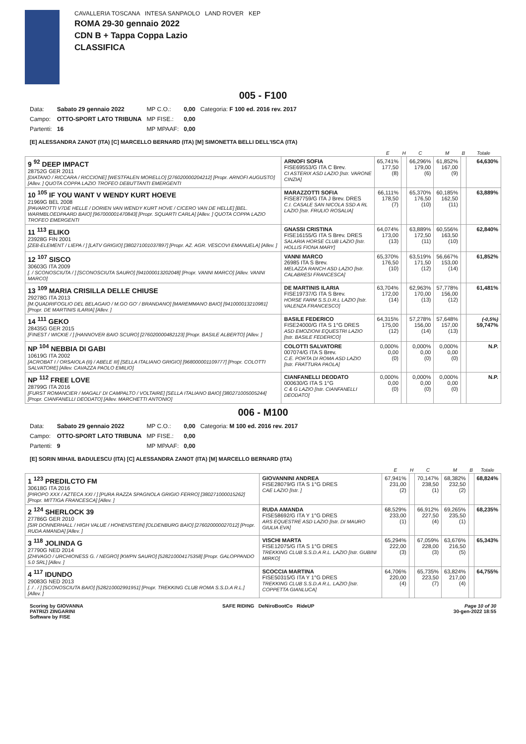CAVALLERIA TOSCANA INTESA SANPAOLO LAND ROVER KEP
ROMA 29-30 gennaio 2022
CDN B + Tappa Coppa Lazio
CLASSIFICA
005 - F100
| Data: | Sabato 29 gennaio 2022 | MP C.O.: | 0,00 | Categoria: F 100 ed. 2016 rev. 2017 |
| Campo: | OTTO-SPORT LATO TRIBUNA | MP FISE.: | 0,00 | |
| Partenti: | 16 | MP MPAAF: | 0,00 | |
[E] ALESSANDRA ZANOT (ITA) [C] MARCELLO BERNARD (ITA) [M] SIMONETTA BELLI DELL'ISCA (ITA)
| | | E | H | C | M | B | Totale |
| --- | --- | --- | --- | --- | --- | --- | --- |
| 9 <sup>92</sup> DEEP IMPACT 28752G GER 2011 [DIATANO / RICCARA / RICCIONE] [WESTFALEN MORELLO] [276020000204212] [Propr. ARNOFI AUGUSTO] [Allev. ] QUOTA COPPA LAZIO TROFEO DEBUTTANTI EMERGENTI | ARNOFI SOFIA FISE69553/G ITA C Brev. CI ASTERIX ASD LAZIO [Istr. VARONE CINZIA] | 65,741% 177,50 (8) | | 66,296% 179,00 (6) | 61,852% 167,00 (9) | | 64,630% |
| 10 <sup>105</sup> IF YOU WANT V WENDY KURT HOEVE 21969G BEL 2008 [PAVAROTTI V7DE HELLE / DORIEN VAN WENDY KURT HOVE / CICERO VAN DE HELLE] [BEL. WARMBLOEDPAARD BAIO] [967000001470843] [Propr. SQUARTI CARLA] [Allev. ] QUOTA COPPA LAZIO TROFEO EMERGENTI | MARAZZOTTI SOFIA FISE87759/G ITA J Brev. DRES C.I. CASALE SAN NICOLA SSD A RL LAZIO [Istr. FRULIO ROSALIA] | 66,111% 178,50 (7) | | 65,370% 176,50 (10) | 60,185% 162,50 (11) | | 63,889% |
| 11 <sup>113</sup> ELIKO 23928G FIN 2001 [ZEB-ELEMENT / LIEPA / ] [LATV GRIGIO] [380271001037897] [Propr. AZ. AGR. VESCOVI EMANUELA] [Allev. ] | GNASSI CRISTINA FISE16155/G ITA S Brev. DRES SALARIA HORSE CLUB LAZIO [Istr. HOLLIS FIONA MARY] | 64,074% 173,00 (13) | | 63,889% 172,50 (11) | 60,556% 163,50 (10) | | 62,840% |
| 12 <sup>107</sup> SISCO 30603G ITA 2009 [. / SCONOSCIUTA / ] [SCONOSCIUTA SAURO] [941000013202048] [Propr. VANNI MARCO] [Allev. VANNI MARCO] | VANNI MARCO 26985 ITA S Brev. MELAZZA RANCH ASD LAZIO [Istr. CALABRESI FRANCESCA] | 65,370% 176,50 (10) | | 63,519% 171,50 (12) | 56,667% 153,00 (14) | | 61,852% |
| 13 <sup>109</sup> MARIA CRISILLA DELLE CHIUSE 29278G ITA 2013 [M.QUADRIFOGLIO DEL BELAGAIO / M.GO GO' / BRANDANO] [MAREMMANO BAIO] [941000013210981] [Propr. DE MARTINIS ILARIA] [Allev. ] | DE MARTINIS ILARIA FISE19737/G ITA S Brev. HORSE FARM S.S.D.R.L LAZIO [Istr. VALENZA FRANCESCO] | 63,704% 172,00 (14) | | 62,963% 170,00 (13) | 57,778% 156,00 (12) | | 61,481% |
| 14 <sup>111</sup> GEKO 28435G GER 2015 [FINEST / WICKIE / ] [HANNOVER BAIO SCURO] [276020000482123] [Propr. BASILE ALBERTO] [Allev. ] | BASILE FEDERICO FISE24000/G ITA S 1°G DRES ASD EMOZIONI EQUESTRI LAZIO [Istr. BASILE FEDERICO] | 64,315% 175,00 (12) | | 57,278% 156,00 (14) | 57,648% 157,00 (13) | | (-0,5%) 59,747% |
| NP <sup>104</sup> NEBBIA DI GABI 10619G ITA 2002 [ACROBAT I / ORSAIOLA (II) / ABELE III] [SELLA ITALIANO GRIGIO] [968000001109777] [Propr. COLOTTI SALVATORE] [Allev. CAVAZZA PAOLO EMILIO] | COLOTTI SALVATORE 007074/G ITA S Brev. C.E. PORTA DI ROMA ASD LAZIO [Istr. FRATTURA PAOLA] | 0,000% 0,00 (0) | | 0,000% 0,00 (0) | 0,000% 0,00 (0) | | N.P. |
| NP <sup>112</sup> FREE LOVE 28799G ITA 2016 [FURST ROMANCIER / MAGALI' DI CAMPALTO / VOLTAIRE] [SELLA ITALIANO BAIO] [380271005005244] [Propr. CIANFANELLI DEODATO] [Allev. MARCHETTI ANTONIO] | CIANFANELLI DEODATO 000630/G ITA S 1°G C & G LAZIO [Istr. CIANFANELLI DEODATO] | 0,000% 0,00 (0) | | 0,000% 0,00 (0) | 0,000% 0,00 (0) | | N.P. |
006 - M100
| Data: | Sabato 29 gennaio 2022 | MP C.O.: | 0,00 | Categoria: M 100 ed. 2016 rev. 2017 |
| Campo: | OTTO-SPORT LATO TRIBUNA | MP FISE.: | 0,00 | |
| Partenti: | 9 | MP MPAAF: | 0,00 | |
[E] SORIN MIHAIL BADULESCU (ITA) [C] ALESSANDRA ZANOT (ITA) [M] MARCELLO BERNARD (ITA)
| | | E | H | C | M | B | Totale |
| --- | --- | --- | --- | --- | --- | --- | --- |
| 1 <sup>123</sup> PREDILCTO FM 30618G ITA 2016 [PIROPO XXX / AZTECA XXI / ] [PURA RAZZA SPAGNOLA GRIGIO FERRO] [380271000015262] [Propr. MITTIGA FRANCESCA] [Allev. ] | GIOVANNINI ANDREA FISE28079/G ITA S 1°G DRES CAE LAZIO [Istr. ] | 67,941% 231,00 (2) | | 70,147% 238,50 (1) | 68,382% 232,50 (2) | | 68,824% |
| 2 <sup>124</sup> SHERLOCK 39 27786G GER 2010 [SIR DONNERHALL / HIGH VALUE / HOHENSTEIN] [OLDENBURG BAIO] [276020000027012] [Propr. RUDA AMANDA] [Allev. ] | RUDA AMANDA FISE58692/G ITA Y 1°G DRES ARS EQUESTRE ASD LAZIO [Istr. DI MAURO GIULIA EVA] | 68,529% 233,00 (1) | | 66,912% 227,50 (4) | 69,265% 235,50 (1) | | 68,235% |
| 3 <sup>118</sup> JOLINDA G 27790G NED 2014 [ZHIVAGO / URCHIONESS G. / NEGRO] [KWPN SAURO] [528210004175358] [Propr. GALOPPANDO 5.0 SRL] [Allev. ] | VISCHI MARTA FISE12075/G ITA S 1°G DRES TREKKING CLUB S.S.D.A R.L. LAZIO [Istr. GUBINI MIRKO] | 65,294% 222,00 (3) | | 67,059% 228,00 (3) | 63,676% 216,50 (5) | | 65,343% |
| 4 <sup>117</sup> IDUNDO 29083G NED 2013 [. / . / ] [SCONOSCIUTA BAIO] [528210002991951] [Propr. TREKKING CLUB ROMA S.S.D.A R.L.] [Allev. ] | SCOCCIA MARTINA FISE50315/G ITA Y 1°G DRES TREKKING CLUB S.S.D.A R.L. LAZIO [Istr. COPPETTA GIANLUCA] | 64,706% 220,00 (4) | | 65,735% 223,50 (7) | 63,824% 217,00 (4) | | 64,755% |
Scoring by GIOVANNA
PATRIZI ZINGARINI
Software by FISE
SAFE RIDING DeNiroBootCo RideUP
Page 10 of 30
30-gen-2022 18:55